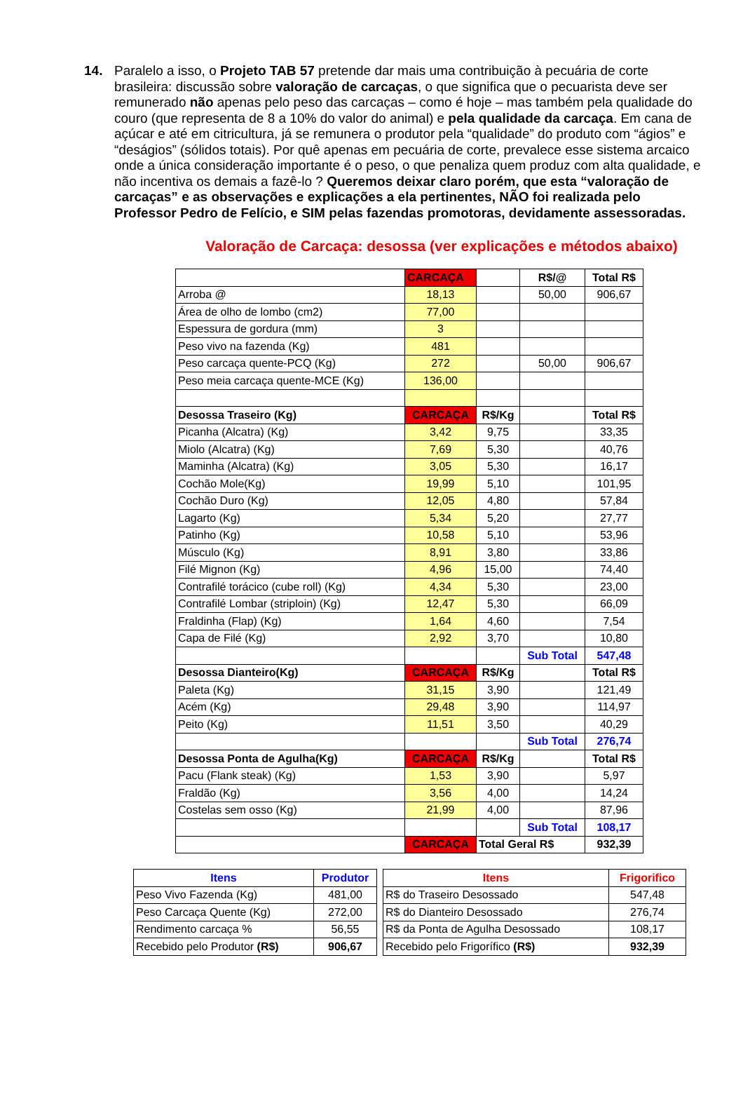14. Paralelo a isso, o Projeto TAB 57 pretende dar mais uma contribuição à pecuária de corte brasileira: discussão sobre valoração de carcaças, o que significa que o pecuarista deve ser remunerado não apenas pelo peso das carcaças – como é hoje – mas também pela qualidade do couro (que representa de 8 a 10% do valor do animal) e pela qualidade da carcaça. Em cana de açúcar e até em citricultura, já se remunera o produtor pela “qualidade” do produto com “ágios” e “deságios” (sólidos totais). Por quê apenas em pecuária de corte, prevalece esse sistema arcaico onde a única consideração importante é o peso, o que penaliza quem produz com alta qualidade, e não incentiva os demais a fazê-lo ? Queremos deixar claro porém, que esta “valoração de carcaças” e as observações e explicações a ela pertinentes, NÃO foi realizada pelo Professor Pedro de Felício, e SIM pelas fazendas promotoras, devidamente assessoradas.
Valoração de Carcaça: desossa (ver explicações e métodos abaixo)
| | CARCAÇA | | R$/@ | Total R$ |
| Arroba @ | 18,13 | | 50,00 | 906,67 |
| Área de olho de lombo (cm2) | 77,00 | | | |
| Espessura de gordura (mm) | 3 | | | |
| Peso vivo na fazenda (Kg) | 481 | | | |
| Peso carcaça quente-PCQ (Kg) | 272 | | 50,00 | 906,67 |
| Peso meia carcaça quente-MCE (Kg) | 136,00 | | | |
| Desossa Traseiro (Kg) | CARCAÇA | R$/Kg | | Total R$ |
| Picanha (Alcatra) (Kg) | 3,42 | 9,75 | | 33,35 |
| Miolo (Alcatra) (Kg) | 7,69 | 5,30 | | 40,76 |
| Maminha (Alcatra) (Kg) | 3,05 | 5,30 | | 16,17 |
| Cochão Mole(Kg) | 19,99 | 5,10 | | 101,95 |
| Cochão Duro (Kg) | 12,05 | 4,80 | | 57,84 |
| Lagarto (Kg) | 5,34 | 5,20 | | 27,77 |
| Patinho (Kg) | 10,58 | 5,10 | | 53,96 |
| Músculo (Kg) | 8,91 | 3,80 | | 33,86 |
| Filé Mignon (Kg) | 4,96 | 15,00 | | 74,40 |
| Contrafilé torácico (cube roll) (Kg) | 4,34 | 5,30 | | 23,00 |
| Contrafilé Lombar (striploin) (Kg) | 12,47 | 5,30 | | 66,09 |
| Fraldinha (Flap) (Kg) | 1,64 | 4,60 | | 7,54 |
| Capa de Filé (Kg) | 2,92 | 3,70 | | 10,80 |
| | | | Sub Total | 547,48 |
| Desossa Dianteiro(Kg) | CARCAÇA | R$/Kg | | Total R$ |
| Paleta (Kg) | 31,15 | 3,90 | | 121,49 |
| Acém (Kg) | 29,48 | 3,90 | | 114,97 |
| Peito (Kg) | 11,51 | 3,50 | | 40,29 |
| | | | Sub Total | 276,74 |
| Desossa Ponta de Agulha(Kg) | CARCAÇA | R$/Kg | | Total R$ |
| Pacu (Flank steak) (Kg) | 1,53 | 3,90 | | 5,97 |
| Fraldão (Kg) | 3,56 | 4,00 | | 14,24 |
| Costelas sem osso (Kg) | 21,99 | 4,00 | | 87,96 |
| | | | Sub Total | 108,17 |
| | CARCAÇA | Total Geral R$ | | 932,39 |
| Itens | Produtor |
| Peso Vivo Fazenda (Kg) | 481,00 |
| Peso Carcaça Quente (Kg) | 272,00 |
| Rendimento carcaça % | 56,55 |
| Recebido pelo Produtor (R$) | 906,67 |
| Itens | Frigorifico |
| R$ do Traseiro Desossado | 547,48 |
| R$ do Dianteiro Desossado | 276,74 |
| R$ da Ponta de Agulha Desossado | 108,17 |
| Recebido pelo Frigorífico (R$) | 932,39 |